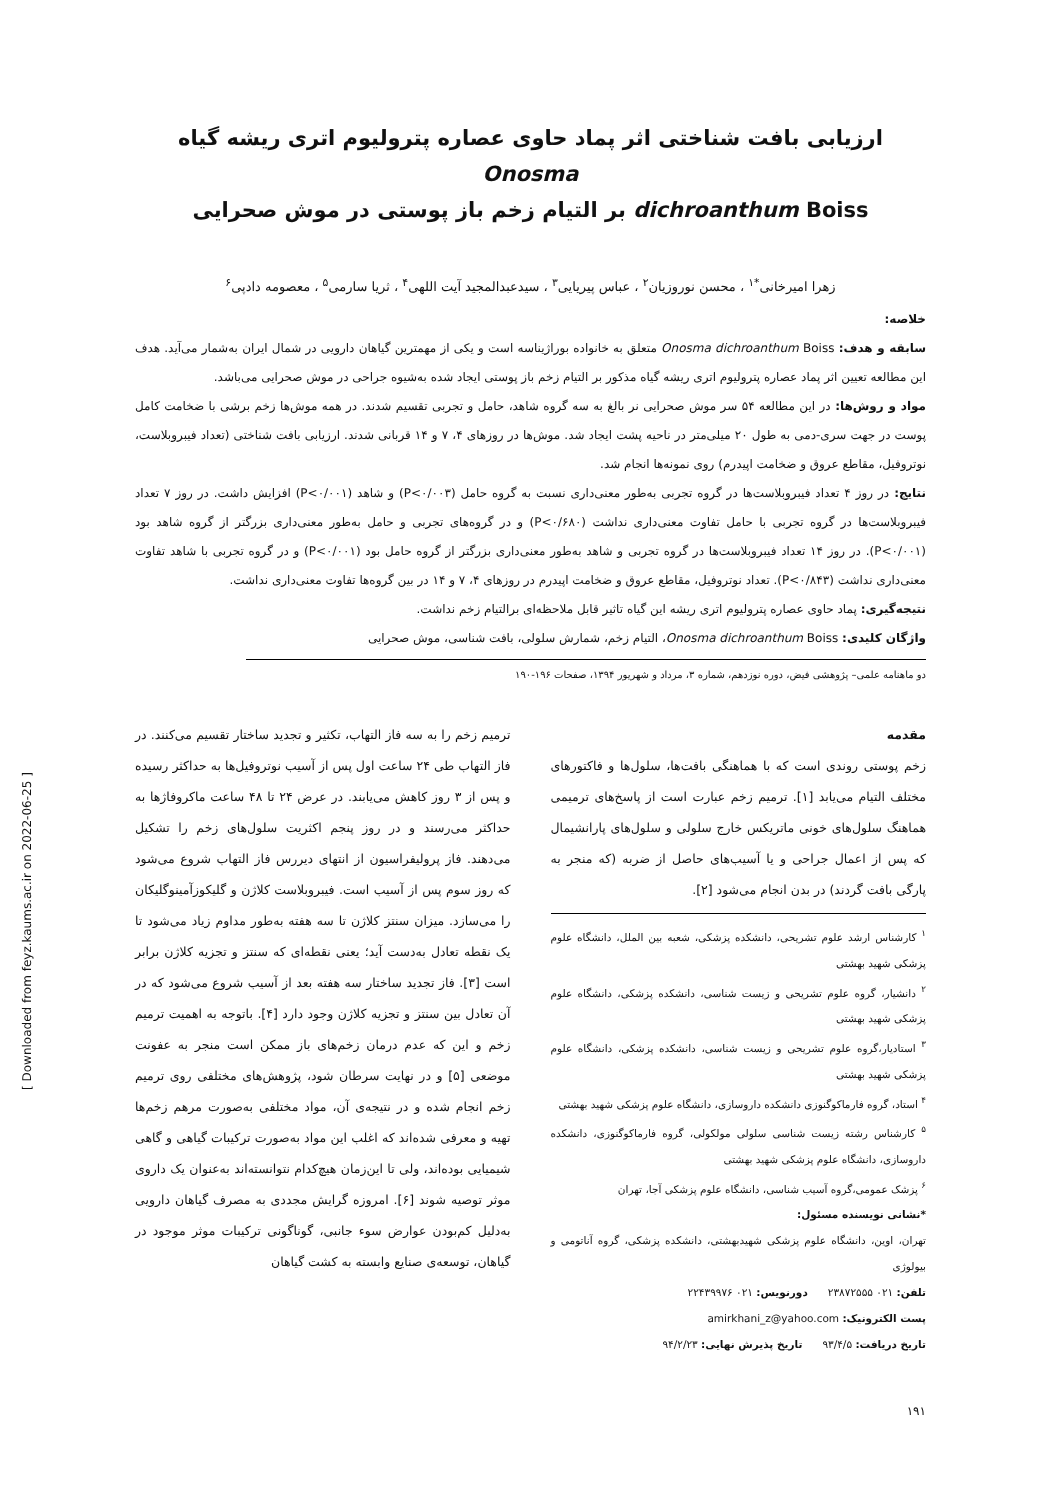[ Downloaded from feyz.kaums.ac.ir on 2022-06-25 ]
ارزیابی بافت شناختی اثر پماد حاوی عصاره پترولیوم اتری ریشه گیاه Onosma
dichroanthum Boiss بر التیام زخم باز پوستی در موش صحرایی
زهرا امیرخانی<sup>*۱</sup> ، محسن نوروزیان<sup>۲</sup> ، عباس پیریایی<sup>۳</sup> ، سیدعبدالمجید آیت اللهی<sup>۴</sup> ، ثریا سارمی<sup>۵</sup> ، معصومه دادپی<sup>۶</sup>
خلاصه:
سابقه و هدف: Onosma dichroanthum Boiss متعلق به خانواده بوراژیناسه است و یکی از مهمترین گیاهان دارویی در شمال ایران به‌شمار می‌آید. هدف این مطالعه تعیین اثر پماد عصاره پترولیوم اتری ریشه گیاه مذکور بر التیام زخم باز پوستی ایجاد شده به‌شیوه جراحی در موش صحرایی می‌باشد.
مواد و روش‌ها: در این مطالعه ۵۴ سر موش صحرایی نر بالغ به سه گروه شاهد، حامل و تجربی تقسیم شدند. در همه موش‌ها زخم برشی با ضخامت کامل پوست در جهت سری-دمی به طول ۲۰ میلی‌متر در ناحیه پشت ایجاد شد. موش‌ها در روزهای ۴، ۷ و ۱۴ قربانی شدند. ارزیابی بافت شناختی (تعداد فیبروبلاست، نوتروفیل، مقاطع عروق و ضخامت اپیدرم) روی نمونه‌ها انجام شد.
نتایج: در روز ۴ تعداد فیبروبلاست‌ها در گروه تجربی به‌طور معنی‌داری نسبت به گروه حامل (P<۰/۰۰۳) و شاهد (P<۰/۰۰۱) افزایش داشت. در روز ۷ تعداد فیبروبلاست‌ها در گروه تجربی با حامل تفاوت معنی‌داری نداشت (P<۰/۶۸۰) و در گروه‌های تجربی و حامل به‌طور معنی‌داری بزرگتر از گروه شاهد بود (P<۰/۰۰۱). در روز ۱۴ تعداد فیبروبلاست‌ها در گروه تجربی و شاهد به‌طور معنی‌داری بزرگتر از گروه حامل بود (P<۰/۰۰۱) و در گروه تجربی با شاهد تفاوت معنی‌داری نداشت (P<۰/۸۴۳). تعداد نوتروفیل، مقاطع عروق و ضخامت اپیدرم در روزهای ۴، ۷ و ۱۴ در بین گروه‌ها تفاوت معنی‌داری نداشت.
نتیجه‌گیری: پماد حاوی عصاره پترولیوم اتری ریشه این گیاه تاثیر قابل ملاحظه‌ای برالتیام زخم نداشت.
واژگان کلیدی: Onosma dichroanthum Boiss، التیام زخم، شمارش سلولی، بافت شناسی، موش صحرایی
دو ماهنامه علمی– پژوهشی فیض، دوره نوزدهم، شماره ۳، مرداد و شهریور ۱۳۹۴، صفحات ۱۹۶-۱۹۰
مقدمه
زخم پوستی روندی است که با هماهنگی بافت‌ها، سلول‌ها و فاکتورهای مختلف التیام می‌یابد [۱]. ترمیم زخم عبارت است از پاسخ‌های ترمیمی هماهنگ سلول‌های خونی ماتریکس خارج سلولی و سلول‌های پارانشیمال که پس از اعمال جراحی و یا آسیب‌های حاصل از ضربه (که منجر به پارگی بافت گردند) در بدن انجام می‌شود [۲].
<sup>۱</sup> کارشناس ارشد علوم تشریحی، دانشکده پزشکی، شعبه بین الملل، دانشگاه علوم پزشکی شهید بهشتی
<sup>۲</sup> دانشیار، گروه علوم تشریحی و زیست شناسی، دانشکده پزشکی، دانشگاه علوم پزشکی شهید بهشتی
<sup>۳</sup> استادیار،گروه علوم تشریحی و زیست شناسی، دانشکده پزشکی، دانشگاه علوم پزشکی شهید بهشتی
<sup>۴</sup> استاد، گروه فارماکوگنوزی دانشکده داروسازی، دانشگاه علوم پزشکی شهید بهشتی
<sup>۵</sup> کارشناس رشته زیست شناسی سلولی مولکولی، گروه فارماکوگنوزی، دانشکده داروسازی، دانشگاه علوم پزشکی شهید بهشتی
<sup>۶</sup> پزشک عمومی،گروه آسیب شناسی، دانشگاه علوم پزشکی آجا، تهران
*نشانی نویسنده مسئول:
تهران، اوین، دانشگاه علوم پزشکی شهیدبهشتی، دانشکده پزشکی، گروه آناتومی و بیولوژی
تلفن: ۰۲۱ ۲۳۸۷۲۵۵۵ دورنویس: ۰۲۱ ۲۲۴۳۹۹۷۶
پست الکترونیک: amirkhani_z@yahoo.com
تاریخ دریافت: ۹۳/۴/۵ تاریخ پذیرش نهایی: ۹۴/۲/۲۳
ترمیم زخم را به سه فاز التهاب، تکثیر و تجدید ساختار تقسیم می‌کنند. در فاز التهاب طی ۲۴ ساعت اول پس از آسیب نوتروفیل‌ها به حداکثر رسیده و پس از ۳ روز کاهش می‌یابند. در عرض ۲۴ تا ۴۸ ساعت ماکروفاژها به حداکثر می‌رسند و در روز پنجم اکثریت سلول‌های زخم را تشکیل می‌دهند. فاز پرولیفراسیون از انتهای دیررس فاز التهاب شروع می‌شود که روز سوم پس از آسیب است. فیبروبلاست کلاژن و گلیکوزآمینوگلیکان را می‌سازد. میزان سنتز کلاژن تا سه هفته به‌طور مداوم زیاد می‌شود تا یک نقطه تعادل به‌دست آید؛ یعنی نقطه‌ای که سنتز و تجزیه کلاژن برابر است [۳]. فاز تجدید ساختار سه هفته بعد از آسیب شروع می‌شود که در آن تعادل بین سنتز و تجزیه کلاژن وجود دارد [۴]. باتوجه به اهمیت ترمیم زخم و این که عدم درمان زخم‌های باز ممکن است منجر به عفونت موضعی [۵] و در نهایت سرطان شود، پژوهش‌های مختلفی روی ترمیم زخم انجام شده و در نتیجه‌ی آن، مواد مختلفی به‌صورت مرهم زخم‌ها تهیه و معرفی شده‌اند که اغلب این مواد به‌صورت ترکیبات گیاهی و گاهی شیمیایی بوده‌اند، ولی تا این‌زمان هیچ‌کدام نتوانسته‌اند به‌عنوان یک داروی موثر توصیه شوند [۶]. امروزه گرایش مجددی به مصرف گیاهان دارویی به‌دلیل کم‌بودن عوارض سوء جانبی، گوناگونی ترکیبات موثر موجود در گیاهان، توسعه‌ی صنایع وابسته به کشت گیاهان
۱۹۱